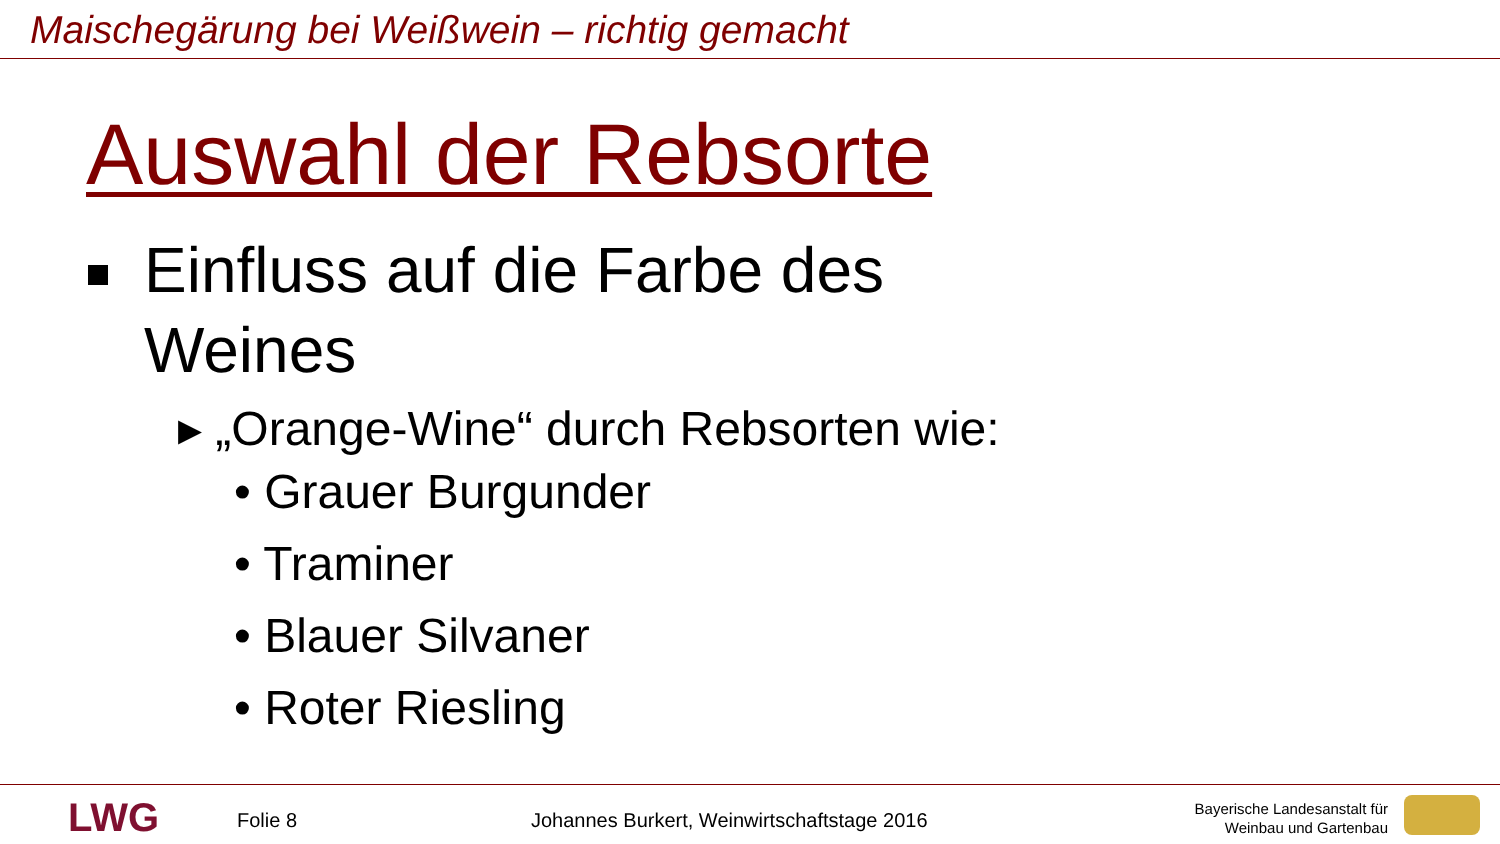Maischegärung bei Weißwein – richtig gemacht
Auswahl der Rebsorte
Einfluss auf die Farbe des
Weines
▸ „Orange-Wine“ durch Rebsorten wie:
• Grauer Burgunder
• Traminer
• Blauer Silvaner
• Roter Riesling
LWG Folie 8
Johannes Burkert, Weinwirtschaftstage 2016
Bayerische Landesanstalt für
Weinbau und Gartenbau